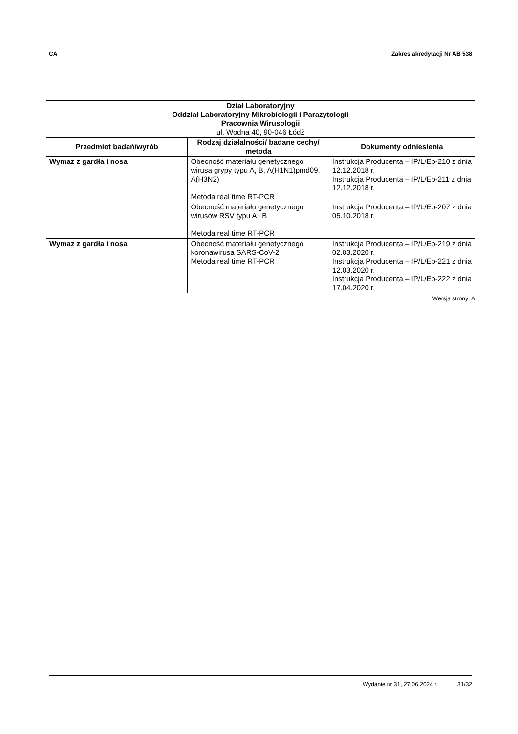CA Zakres akredytacji Nr AB 538
| Dział Laboratoryjny Oddział Laboratoryjny Mikrobiologii i Parazytologii Pracownia Wirusologii ul. Wodna 40, 90-046 Łódź | | |
| Przedmiot badań/wyrób | Rodzaj działalności/ badane cechy/ metoda | Dokumenty odniesienia |
| Wymaz z gardła i nosa | Obecność materiału genetycznego wirusa grypy typu A, B, A(H1N1)pmd09, A(H3N2) Metoda real time RT-PCR | Instrukcja Producenta – IP/L/Ep-210 z dnia 12.12.2018 r. Instrukcja Producenta – IP/L/Ep-211 z dnia 12.12.2018 r. |
| | Obecność materiału genetycznego wirusów RSV typu A i B Metoda real time RT-PCR | Instrukcja Producenta – IP/L/Ep-207 z dnia 05.10.2018 r. |
| Wymaz z gardła i nosa | Obecność materiału genetycznego koronawirusa SARS-CoV-2 Metoda real time RT-PCR | Instrukcja Producenta – IP/L/Ep-219 z dnia 02.03.2020 r. Instrukcja Producenta – IP/L/Ep-221 z dnia 12.03.2020 r. Instrukcja Producenta – IP/L/Ep-222 z dnia 17.04.2020 r. |
Wersja strony: A
Wydanie nr 31, 27.06.2024 r. 31/32